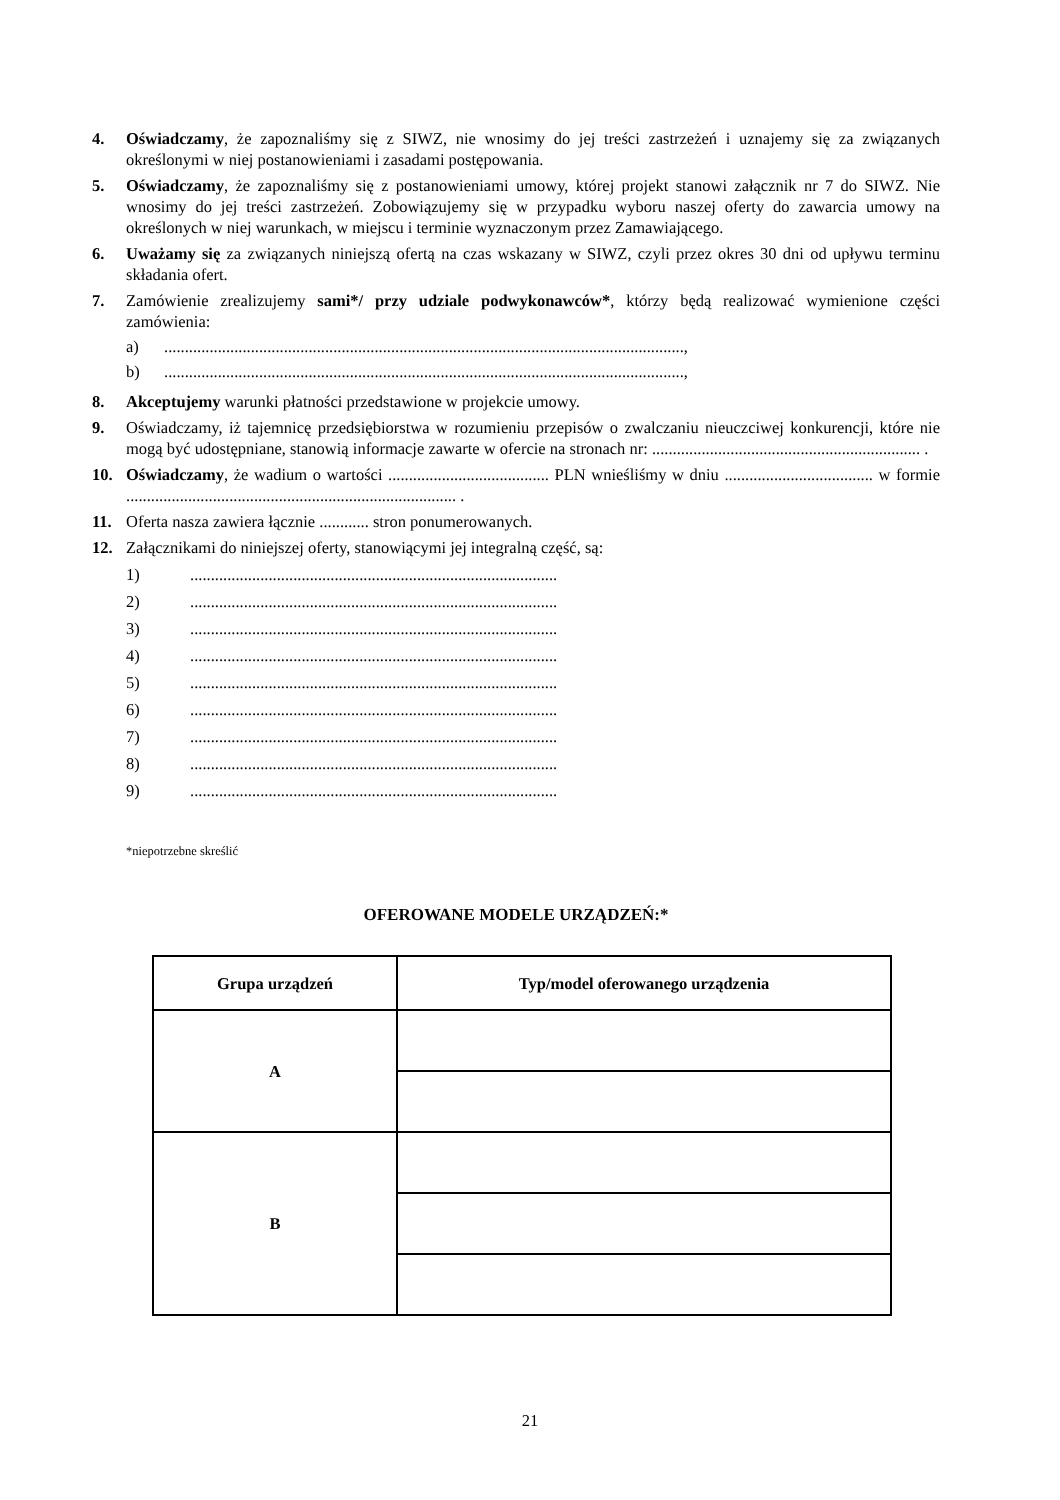4. Oświadczamy, że zapoznaliśmy się z SIWZ, nie wnosimy do jej treści zastrzeżeń i uznajemy się za związanych określonymi w niej postanowieniami i zasadami postępowania.
5. Oświadczamy, że zapoznaliśmy się z postanowieniami umowy, której projekt stanowi załącznik nr 7 do SIWZ. Nie wnosimy do jej treści zastrzeżeń. Zobowiązujemy się w przypadku wyboru naszej oferty do zawarcia umowy na określonych w niej warunkach, w miejscu i terminie wyznaczonym przez Zamawiającego.
6. Uważamy się za związanych niniejszą ofertą na czas wskazany w SIWZ, czyli przez okres 30 dni od upływu terminu składania ofert.
7. Zamówienie zrealizujemy sami*/ przy udziale podwykonawców*, którzy będą realizować wymienione części zamówienia:
a)..............................................................................................................................,
b)..............................................................................................................................,
8. Akceptujemy warunki płatności przedstawione w projekcie umowy.
9. Oświadczamy, iż tajemnicę przedsiębiorstwa w rozumieniu przepisów o zwalczaniu nieuczciwej konkurencji, które nie mogą być udostępniane, stanowią informacje zawarte w ofercie na stronach nr: ................................................................. .
10. Oświadczamy, że wadium o wartości ....................................... PLN wnieśliśmy w dniu .................................... w formie ................................................................................ .
11. Oferta nasza zawiera łącznie ............ stron ponumerowanych.
12. Załącznikami do niniejszej oferty, stanowiącymi jej integralną część, są:
1).........................................................................................
2).........................................................................................
3).........................................................................................
4).........................................................................................
5).........................................................................................
6).........................................................................................
7).........................................................................................
8).........................................................................................
9).........................................................................................
*niepotrzebne skreślić
OFEROWANE MODELE URZĄDZEŃ:*
| Grupa urządzeń | Typ/model oferowanego urządzenia |
| --- | --- |
| A | |
| B | |
21